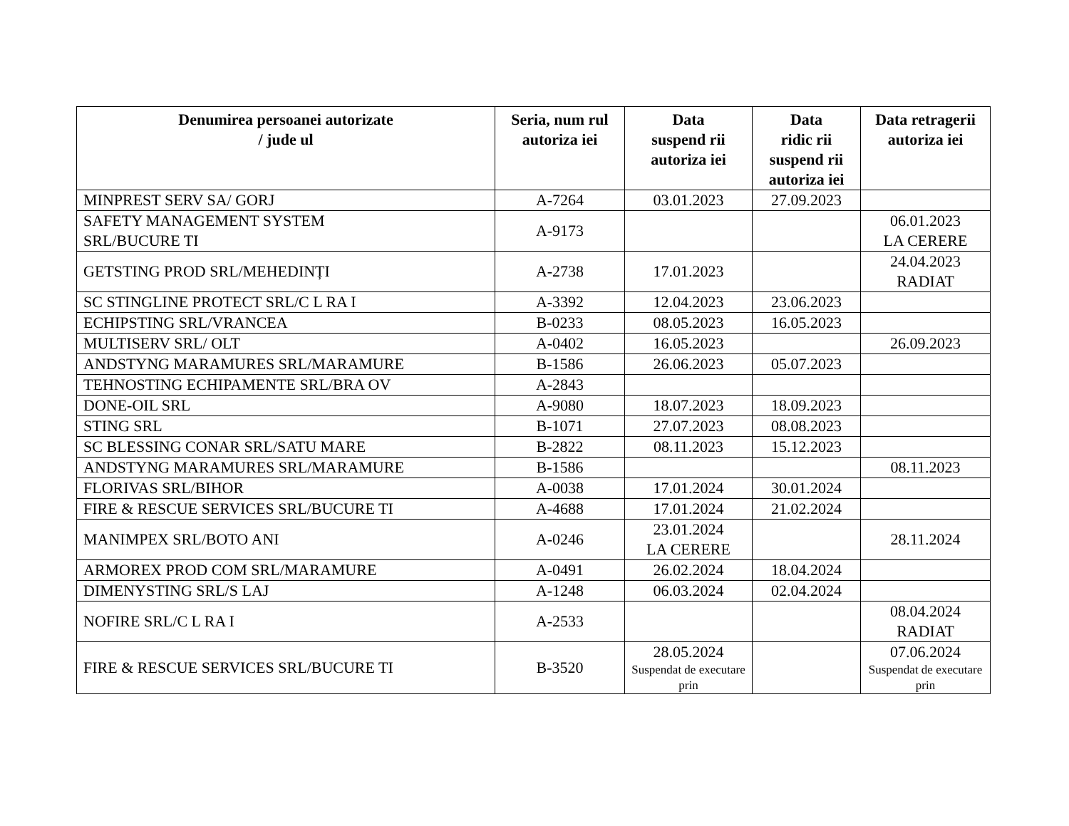| Denumirea persoanei autorizate / jude ul | Seria, num rul autoriza iei | Data suspend rii autoriza iei | Data ridic rii suspend rii autoriza iei | Data retragerii autoriza iei |
| --- | --- | --- | --- | --- |
| MINPREST SERV SA/ GORJ | A-7264 | 03.01.2023 | 27.09.2023 | |
| SAFETY MANAGEMENT SYSTEM SRL/BUCURE TI | A-9173 | | | 06.01.2023 LA CERERE |
| GETSTING PROD SRL/MEHEDINȚI | A-2738 | 17.01.2023 | | 24.04.2023 RADIAT |
| SC STINGLINE PROTECT SRL/C L RA I | A-3392 | 12.04.2023 | 23.06.2023 | |
| ECHIPSTING SRL/VRANCEA | B-0233 | 08.05.2023 | 16.05.2023 | |
| MULTISERV SRL/ OLT | A-0402 | 16.05.2023 | | 26.09.2023 |
| ANDSTYNG MARAMURES SRL/MARAMURE | B-1586 | 26.06.2023 | 05.07.2023 | |
| TEHNOSTING ECHIPAMENTE SRL/BRA OV | A-2843 | | | |
| DONE-OIL SRL | A-9080 | 18.07.2023 | 18.09.2023 | |
| STING SRL | B-1071 | 27.07.2023 | 08.08.2023 | |
| SC BLESSING CONAR SRL/SATU MARE | B-2822 | 08.11.2023 | 15.12.2023 | |
| ANDSTYNG MARAMURES SRL/MARAMURE | B-1586 | | | 08.11.2023 |
| FLORIVAS SRL/BIHOR | A-0038 | 17.01.2024 | 30.01.2024 | |
| FIRE & RESCUE SERVICES SRL/BUCURE TI | A-4688 | 17.01.2024 | 21.02.2024 | |
| MANIMPEX SRL/BOTO ANI | A-0246 | 23.01.2024 LA CERERE | | 28.11.2024 |
| ARMOREX PROD COM SRL/MARAMURE | A-0491 | 26.02.2024 | 18.04.2024 | |
| DIMENYSTING SRL/S LAJ | A-1248 | 06.03.2024 | 02.04.2024 | |
| NOFIRE SRL/C L RA I | A-2533 | | | 08.04.2024 RADIAT |
| FIRE & RESCUE SERVICES SRL/BUCURE TI | B-3520 | 28.05.2024 Suspendat de executare prin | | 07.06.2024 Suspendat de executare prin |